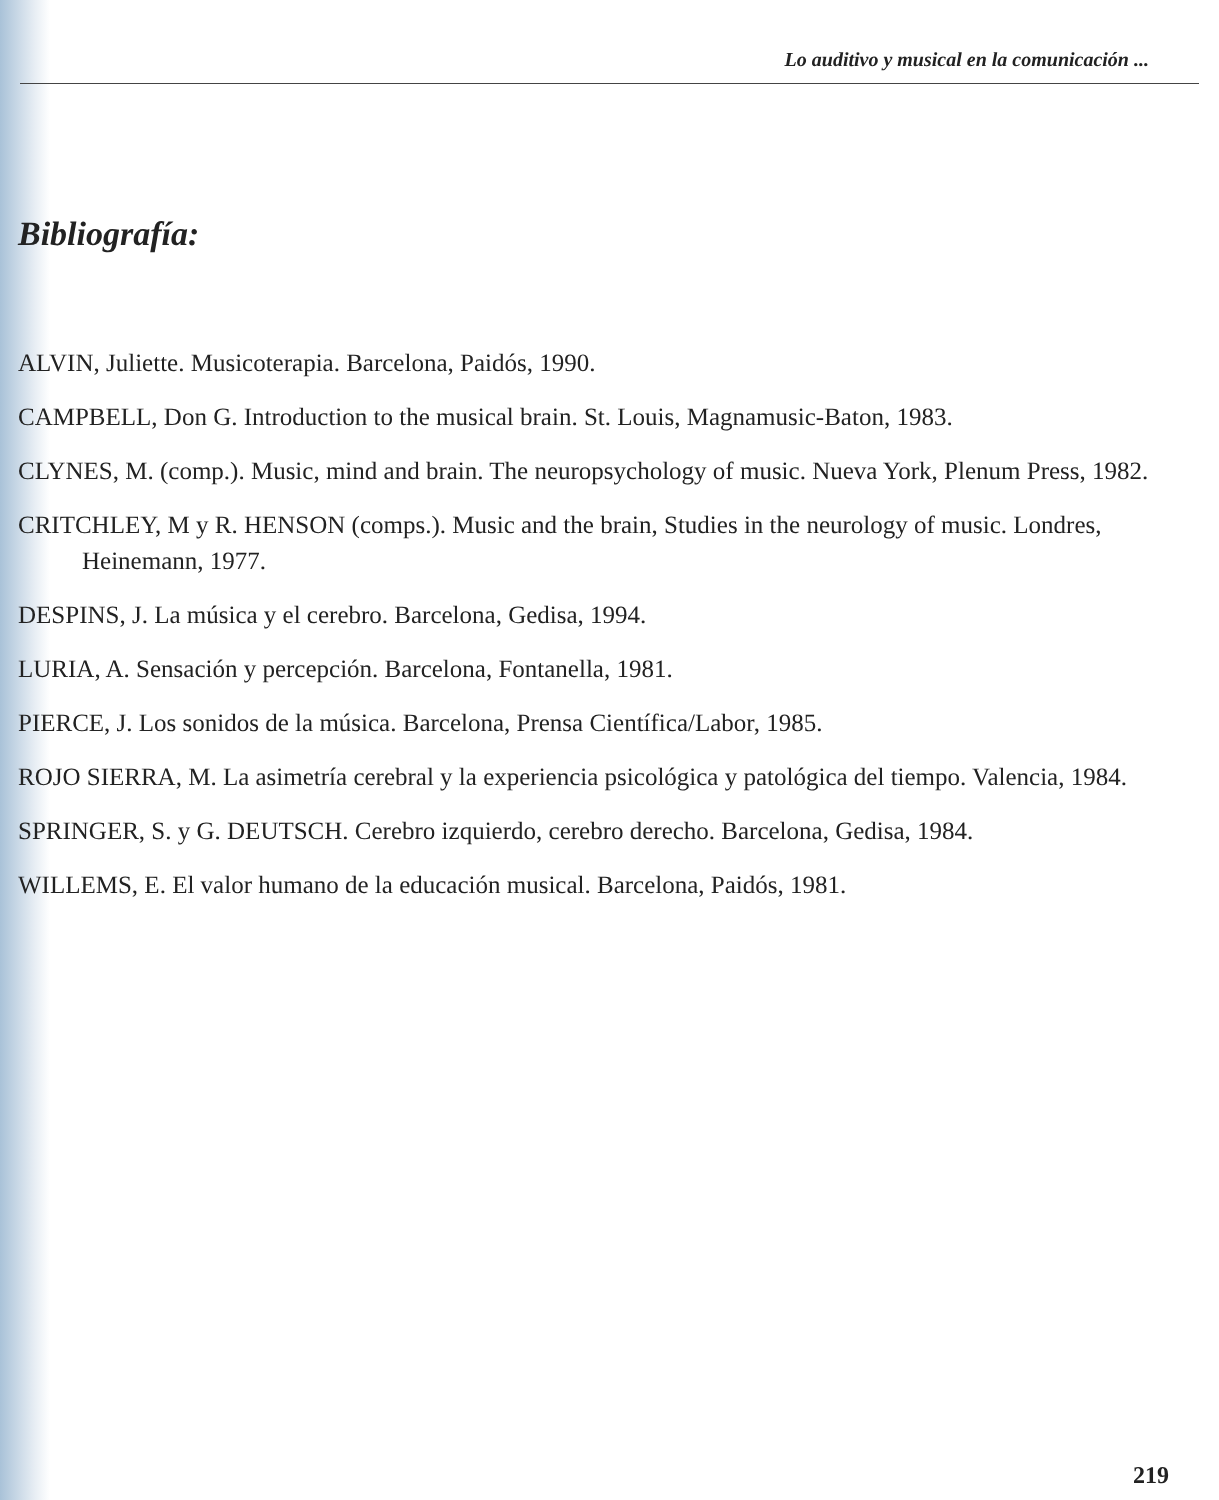Lo auditivo y musical en la comunicación ...
Bibliografía:
ALVIN, Juliette. Musicoterapia. Barcelona, Paidós, 1990.
CAMPBELL, Don G. Introduction to the musical brain. St. Louis, Magnamusic-Baton, 1983.
CLYNES, M. (comp.). Music, mind and brain. The neuropsychology of music. Nueva York, Plenum Press, 1982.
CRITCHLEY, M y R. HENSON (comps.). Music and the brain, Studies in the neurology of music. Londres, Heinemann, 1977.
DESPINS, J. La música y el cerebro. Barcelona, Gedisa, 1994.
LURIA, A. Sensación y percepción. Barcelona, Fontanella, 1981.
PIERCE, J. Los sonidos de la música. Barcelona, Prensa Científica/Labor, 1985.
ROJO SIERRA, M. La asimetría cerebral y la experiencia psicológica y patológica del tiempo. Valencia, 1984.
SPRINGER, S. y G. DEUTSCH. Cerebro izquierdo, cerebro derecho. Barcelona, Gedisa, 1984.
WILLEMS, E. El valor humano de la educación musical. Barcelona, Paidós, 1981.
219